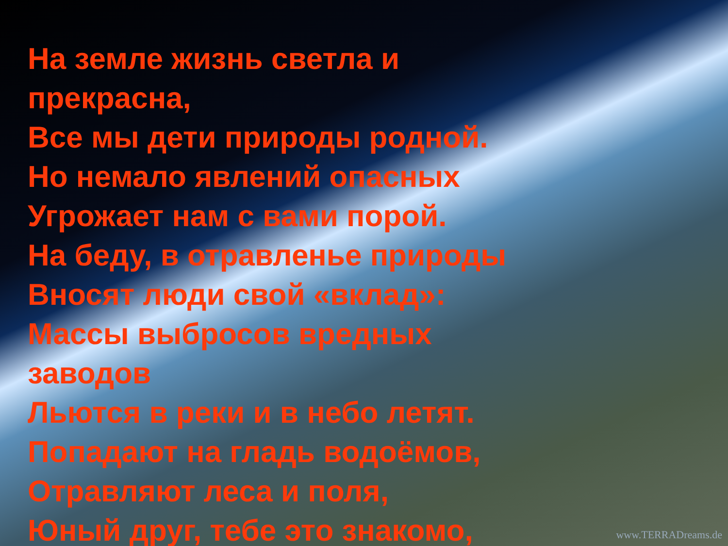На земле жизнь светла и прекрасна,
Все мы дети природы родной.
Но немало явлений опасных
Угрожает нам с вами порой.
На беду, в отравленье природы
Вносят люди свой «вклад»:
Массы выбросов вредных заводов
Льются в реки и в небо летят.
Попадают на гладь водоёмов,
Отравляют леса и поля,
Юный друг, тебе это знакомо,
www.TERRADreams.de